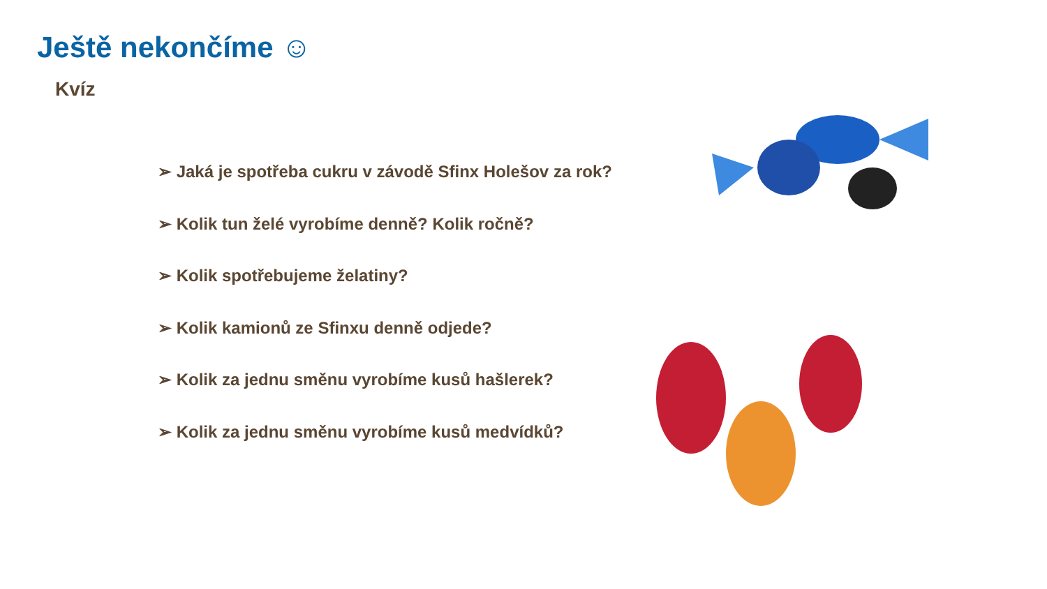Ještě nekončíme ☺
Kvíz
➢ Jaká je spotřeba cukru v závodě Sfinx Holešov za rok?
➢ Kolik tun želé vyrobíme denně? Kolik ročně?
➢ Kolik spotřebujeme želatiny?
➢ Kolik kamionů ze Sfinxu denně odjede?
➢ Kolik za jednu směnu vyrobíme kusů hašlerek?
➢ Kolik za jednu směnu vyrobíme kusů medvídků?